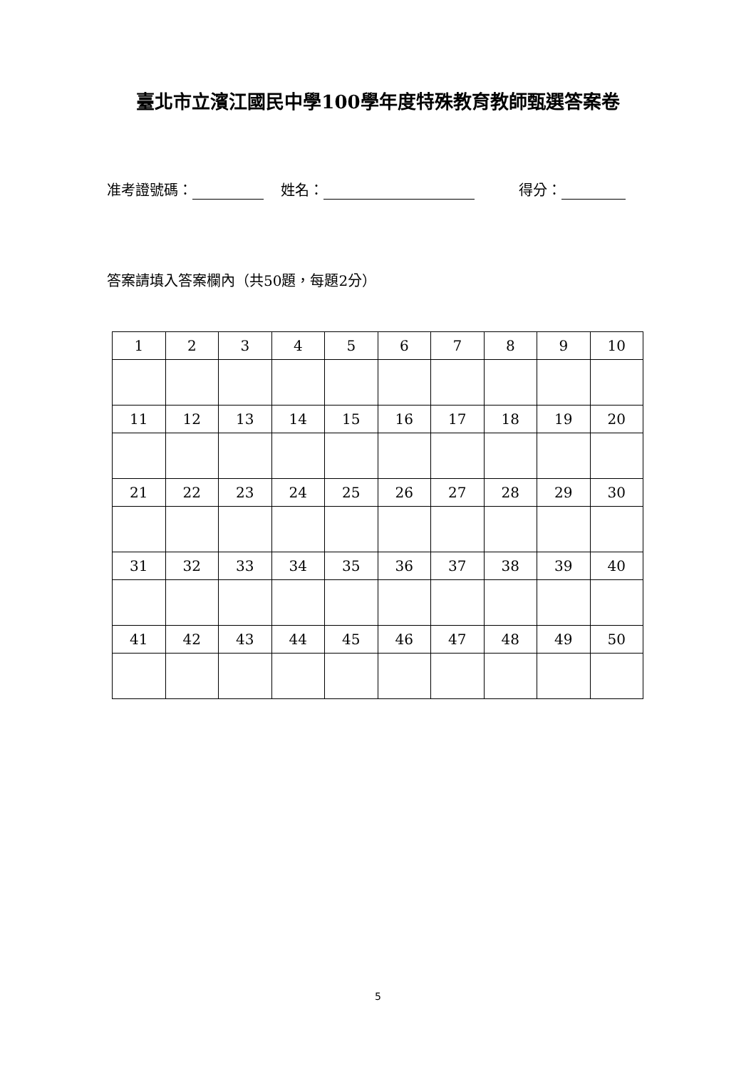臺北市立濱江國民中學100學年度特殊教育教師甄選答案卷
准考證號碼： 姓名： 得分：
答案請填入答案欄內（共50題，每題2分）
| 1 | 2 | 3 | 4 | 5 | 6 | 7 | 8 | 9 | 10 |
| 11 | 12 | 13 | 14 | 15 | 16 | 17 | 18 | 19 | 20 |
| 21 | 22 | 23 | 24 | 25 | 26 | 27 | 28 | 29 | 30 |
| 31 | 32 | 33 | 34 | 35 | 36 | 37 | 38 | 39 | 40 |
| 41 | 42 | 43 | 44 | 45 | 46 | 47 | 48 | 49 | 50 |
5